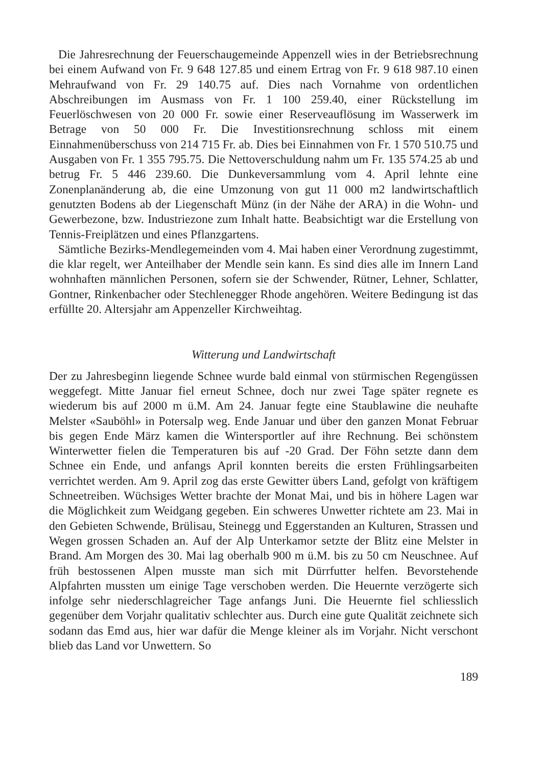Die Jahresrechnung der Feuerschaugemeinde Appenzell wies in der Betriebsrechnung bei einem Aufwand von Fr. 9 648 127.85 und einem Ertrag von Fr. 9 618 987.10 einen Mehraufwand von Fr. 29 140.75 auf. Dies nach Vornahme von ordentlichen Abschreibungen im Ausmass von Fr. 1 100 259.40, einer Rückstellung im Feuerlöschwesen von 20 000 Fr. sowie einer Reserveauflösung im Wasserwerk im Betrage von 50 000 Fr. Die Investitionsrechnung schloss mit einem Einnahmenüberschuss von 214 715 Fr. ab. Dies bei Einnahmen von Fr. 1 570 510.75 und Ausgaben von Fr. 1 355 795.75. Die Nettoverschuldung nahm um Fr. 135 574.25 ab und betrug Fr. 5 446 239.60. Die Dunkeversammlung vom 4. April lehnte eine Zonenplanänderung ab, die eine Umzonung von gut 11 000 m2 landwirtschaftlich genutzten Bodens ab der Liegenschaft Münz (in der Nähe der ARA) in die Wohn- und Gewerbezone, bzw. Industriezone zum Inhalt hatte. Beabsichtigt war die Erstellung von Tennis-Freiplätzen und eines Pflanzgartens.
Sämtliche Bezirks-Mendlegemeinden vom 4. Mai haben einer Verordnung zugestimmt, die klar regelt, wer Anteilhaber der Mendle sein kann. Es sind dies alle im Innern Land wohnhaften männlichen Personen, sofern sie der Schwender, Rütner, Lehner, Schlatter, Gontner, Rinkenbacher oder Stechlenegger Rhode angehören. Weitere Bedingung ist das erfüllte 20. Altersjahr am Appenzeller Kirchweihtag.
Witterung und Landwirtschaft
Der zu Jahresbeginn liegende Schnee wurde bald einmal von stürmischen Regengüssen weggefegt. Mitte Januar fiel erneut Schnee, doch nur zwei Tage später regnete es wiederum bis auf 2000 m ü.M. Am 24. Januar fegte eine Staublawine die neuhafte Melster «Sauböhl» in Potersalp weg. Ende Januar und über den ganzen Monat Februar bis gegen Ende März kamen die Wintersportler auf ihre Rechnung. Bei schönstem Winterwetter fielen die Temperaturen bis auf -20 Grad. Der Föhn setzte dann dem Schnee ein Ende, und anfangs April konnten bereits die ersten Frühlingsarbeiten verrichtet werden. Am 9. April zog das erste Gewitter übers Land, gefolgt von kräftigem Schneetreiben. Wüchsiges Wetter brachte der Monat Mai, und bis in höhere Lagen war die Möglichkeit zum Weidgang gegeben. Ein schweres Unwetter richtete am 23. Mai in den Gebieten Schwende, Brülisau, Steinegg und Eggerstanden an Kulturen, Strassen und Wegen grossen Schaden an. Auf der Alp Unterkamor setzte der Blitz eine Melster in Brand. Am Morgen des 30. Mai lag oberhalb 900 m ü.M. bis zu 50 cm Neuschnee. Auf früh bestossenen Alpen musste man sich mit Dürrfutter helfen. Bevorstehende Alpfahrten mussten um einige Tage verschoben werden. Die Heuernte verzögerte sich infolge sehr niederschlagreicher Tage anfangs Juni. Die Heuernte fiel schliesslich gegenüber dem Vorjahr qualitativ schlechter aus. Durch eine gute Qualität zeichnete sich sodann das Emd aus, hier war dafür die Menge kleiner als im Vorjahr. Nicht verschont blieb das Land vor Unwettern. So
189